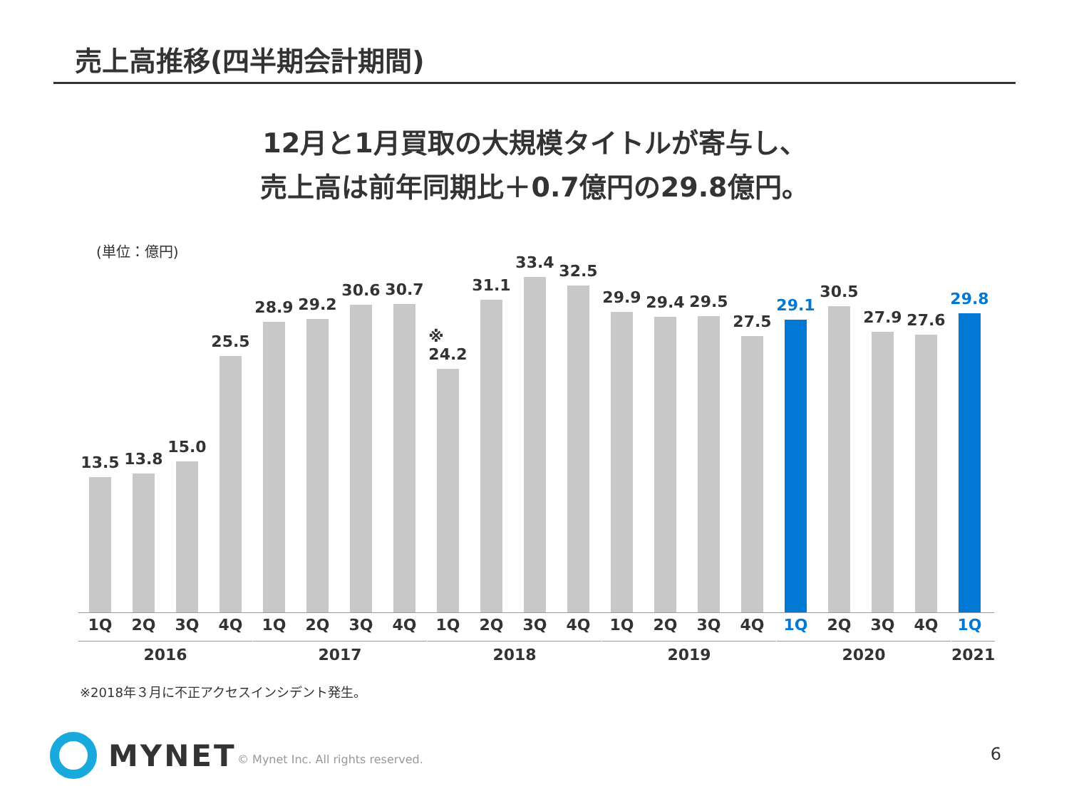売上高推移(四半期会計期間)
12月と1月買取の大規模タイトルが寄与し、
売上高は前年同期比＋0.7億円の29.8億円。
(単位：億円)
13.5
13.8
15.0
25.5
28.9
29.2
30.6
30.7
※
24.2
31.1
33.4
32.5
29.9
29.4
29.5
27.5
29.1
30.5
27.9
27.6
29.8
1Q 2Q 3Q 4Q 1Q 2Q 3Q 4Q 1Q 2Q 3Q 4Q 1Q 2Q 3Q 4Q 1Q 2Q 3Q 4Q 1Q
2016 2017 2018 2019 2020 2021
※2018年３月に不正アクセスインシデント発生。
MYNET
© Mynet Inc. All rights reserved.
6